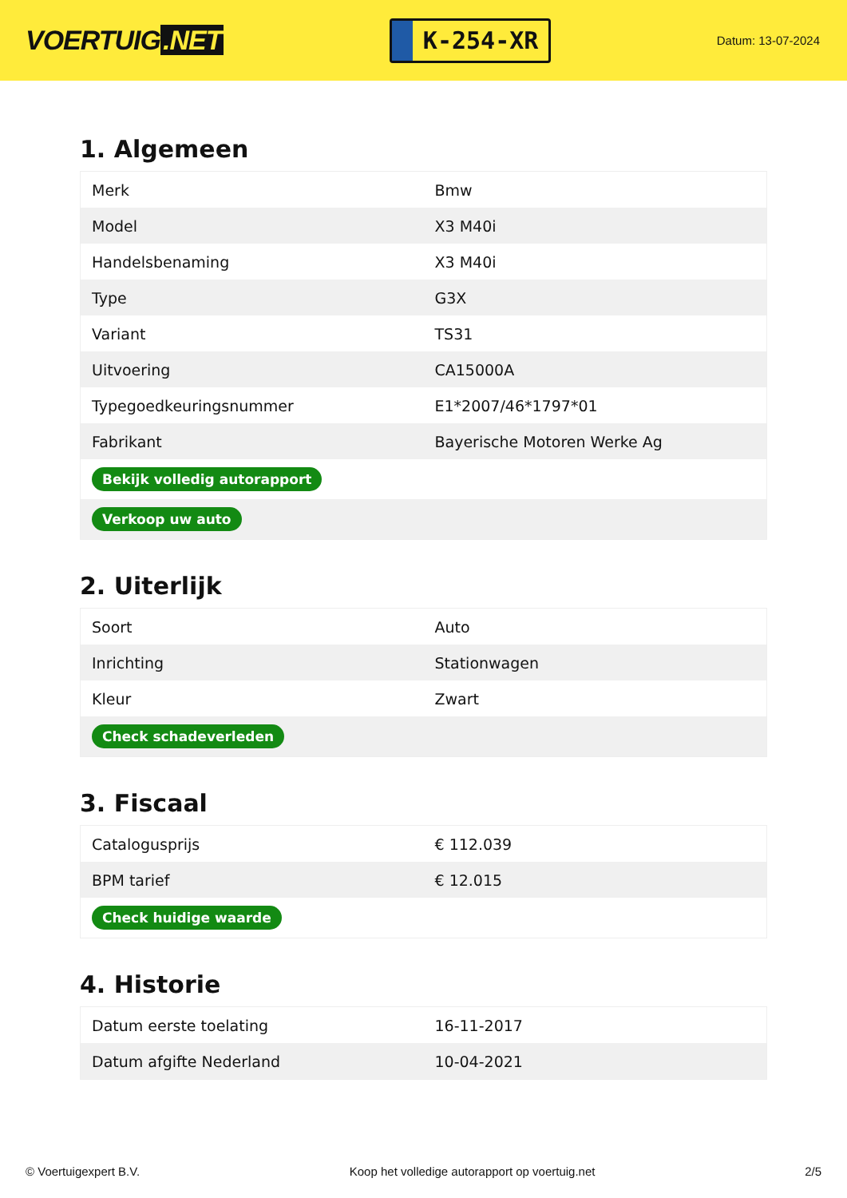VOERTUIG.NET
K-254-XR
Datum: 13-07-2024
1. Algemeen
| Merk | Bmw |
| Model | X3 M40i |
| Handelsbenaming | X3 M40i |
| Type | G3X |
| Variant | TS31 |
| Uitvoering | CA15000A |
| Typegoedkeuringsnummer | E1*2007/46*1797*01 |
| Fabrikant | Bayerische Motoren Werke Ag |
| Bekijk volledig autorapport | |
| Verkoop uw auto | |
2. Uiterlijk
| Soort | Auto |
| Inrichting | Stationwagen |
| Kleur | Zwart |
| Check schadeverleden | |
3. Fiscaal
| Catalogusprijs | € 112.039 |
| BPM tarief | € 12.015 |
| Check huidige waarde | |
4. Historie
| Datum eerste toelating | 16-11-2017 |
| Datum afgifte Nederland | 10-04-2021 |
© Voertuigexpert B.V. Koop het volledige autorapport op voertuig.net 2/5